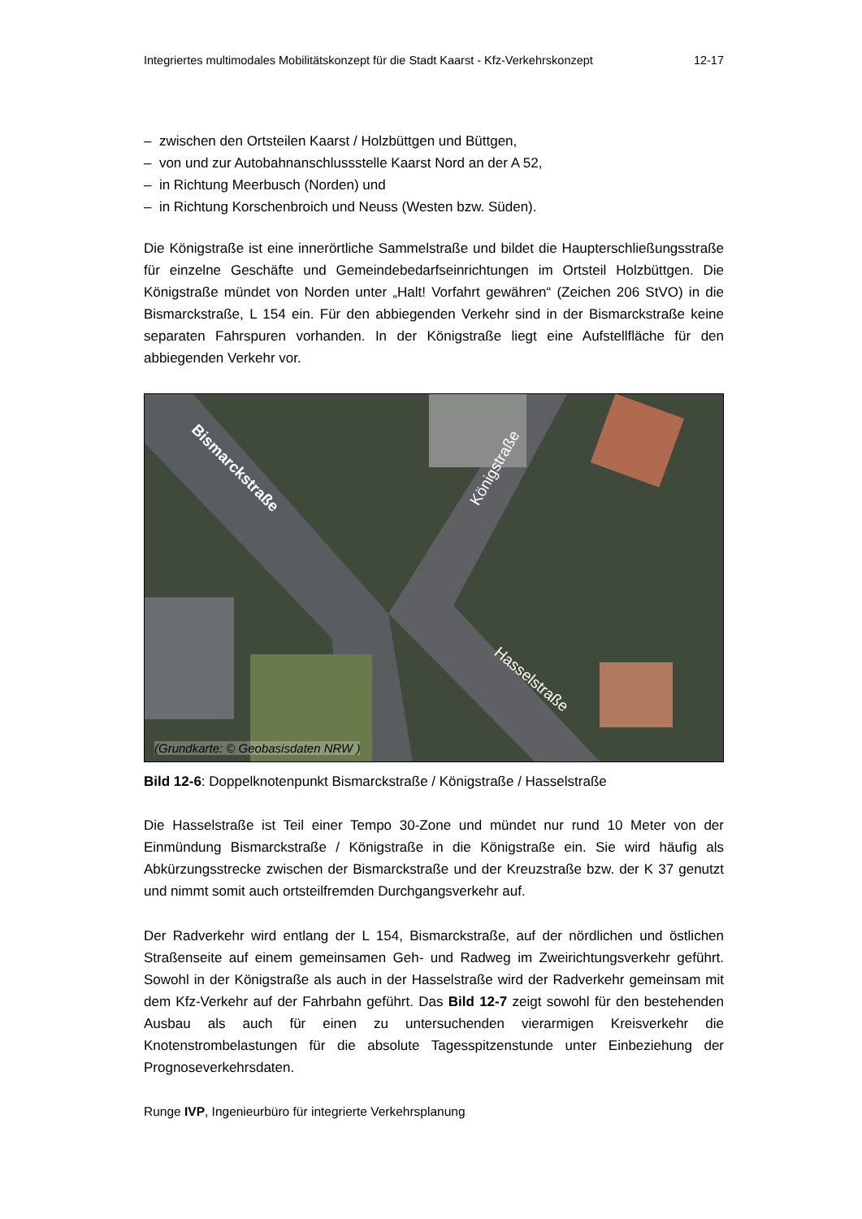Integriertes multimodales Mobilitätskonzept für die Stadt Kaarst - Kfz-Verkehrskonzept 12-17
– zwischen den Ortsteilen Kaarst / Holzbüttgen und Büttgen,
– von und zur Autobahnanschlussstelle Kaarst Nord an der A 52,
– in Richtung Meerbusch (Norden) und
– in Richtung Korschenbroich und Neuss (Westen bzw. Süden).
Die Königstraße ist eine innerörtliche Sammelstraße und bildet die Haupterschließungsstraße für einzelne Geschäfte und Gemeindebedarfseinrichtungen im Ortsteil Holzbüttgen. Die Königstraße mündet von Norden unter „Halt! Vorfahrt gewähren“ (Zeichen 206 StVO) in die Bismarckstraße, L 154 ein. Für den abbiegenden Verkehr sind in der Bismarckstraße keine separaten Fahrspuren vorhanden. In der Königstraße liegt eine Aufstellfläche für den abbiegenden Verkehr vor.
Bismarckstraße Königstraße
Hasselstraße
(Grundkarte: © Geobasisdaten NRW )
Bild 12-6: Doppelknotenpunkt Bismarckstraße / Königstraße / Hasselstraße
Die Hasselstraße ist Teil einer Tempo 30-Zone und mündet nur rund 10 Meter von der Einmündung Bismarckstraße / Königstraße in die Königstraße ein. Sie wird häufig als Abkürzungsstrecke zwischen der Bismarckstraße und der Kreuzstraße bzw. der K 37 genutzt und nimmt somit auch ortsteilfremden Durchgangsverkehr auf.
Der Radverkehr wird entlang der L 154, Bismarckstraße, auf der nördlichen und östlichen Straßenseite auf einem gemeinsamen Geh- und Radweg im Zweirichtungsverkehr geführt. Sowohl in der Königstraße als auch in der Hasselstraße wird der Radverkehr gemeinsam mit dem Kfz-Verkehr auf der Fahrbahn geführt. Das Bild 12-7 zeigt sowohl für den bestehenden Ausbau als auch für einen zu untersuchenden vierarmigen Kreisverkehr die Knotenstrombelastungen für die absolute Tagesspitzenstunde unter Einbeziehung der Prognoseverkehrsdaten.
Runge IVP, Ingenieurbüro für integrierte Verkehrsplanung